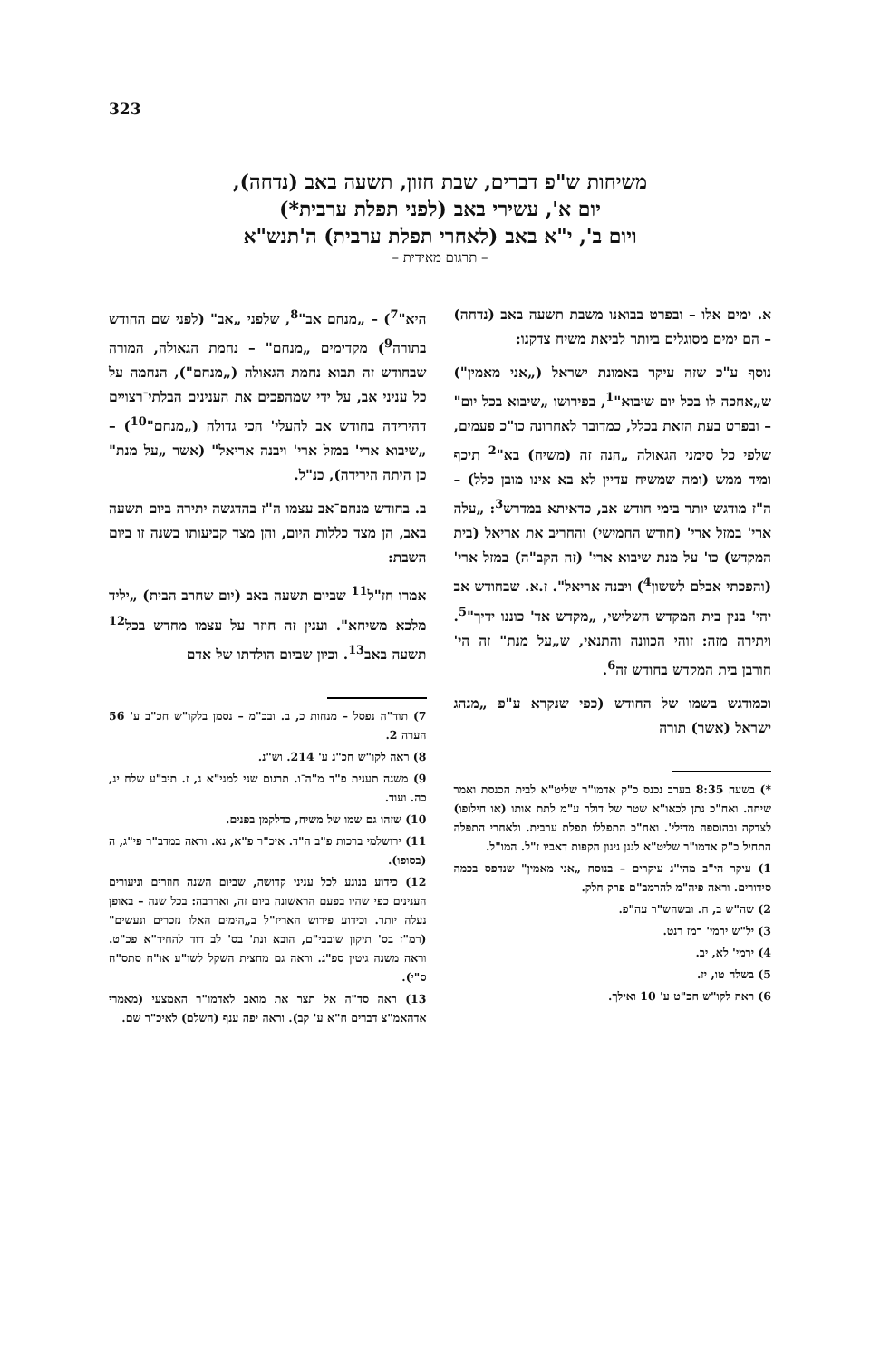323
משיחות ש"פ דברים, שבת חזון, תשעה באב (נדחה),
יום א', עשירי באב (לפני תפלת ערבית*)
ויום ב', י"א באב (לאחרי תפלת ערבית) ה'תנש"א
– תרגום מאידית –
א. ימים אלו – ובפרט בבואנו משבת תשעה באב (נדחה) – הם ימים מסוגלים ביותר לביאת משיח צדקנו:
נוסף ע"כ שזה עיקר באמונת ישראל („אני מאמין") ש„אחכה לו בכל יום שיבוא"<sup>1</sup>, בפירושו „שיבוא בכל יום" – ובפרט בעת הזאת בכלל, כמדובר לאחרונה כו"כ פעמים, שלפי כל סימני הגאולה „הנה זה (משיח) בא"<sup>2</sup> תיכף ומיד ממש (ומה שמשיח עדיין לא בא אינו מובן כלל) – ה"ז מודגש יותר בימי חודש אב, כדאיתא במדרש<sup>3</sup>: „עלה ארי' במזל ארי' (חודש החמישי) והחריב את אריאל (בית המקדש) כו' על מנת שיבוא ארי' (זה הקב"ה) במזל ארי' (והפכתי אבלם לששון<sup>4</sup>) ויבנה אריאל". ז.א. שבחודש אב יהי' בנין בית המקדש השלישי, „מקדש אד' כוננו ידיך"<sup>5</sup>. ויתירה מזה: זוהי הכוונה והתנאי, ש„על מנת" זה הי' חורבן בית המקדש בחודש זה<sup>6</sup>.
וכמודגש בשמו של החודש (כפי שנקרא ע"פ „מנהג ישראל (אשר) תורה
*) בשעה 8:35 בערב נכנס כ"ק אדמו"ר שליט"א לבית הכנסת ואמר שיחה. ואח"כ נתן לכאו"א שטר של דולר ע"מ לתת אותו (או חילופו) לצדקה ובהוספה מדילי'. ואח"כ התפללו תפלת ערבית. ולאחרי התפלה התחיל כ"ק אדמו"ר שליט"א לנגן ניגון הקפות דאביו ז"ל. המו"ל.
1) עיקר הי"ב מהי"ג עיקרים – בנוסח „אני מאמין" שנדפס בכמה סידורים. וראה פיה"מ להרמב"ם פרק חלק.
2) שה"ש ב, ח. ובשהש"ר עה"פ.
3) יל"ש ירמי' רמז רנט.
4) ירמי' לא, יב.
5) בשלח טו, יז.
6) ראה לקו"ש חכ"ט ע' 10 ואילך.
היא"<sup>7</sup>) – „מנחם אב"<sup>8</sup>, שלפני „אב" (לפני שם החודש בתורה<sup>9</sup>) מקדימים „מנחם" – נחמת הגאולה, המורה שבחודש זה תבוא נחמת הגאולה („מנחם"), הנחמה על כל עניני אב, על ידי שמהפכים את הענינים הבלתי־רצויים דהירידה בחודש אב להעלי' הכי גדולה („מנחם"<sup>10</sup>) – „שיבוא ארי' במזל ארי' ויבנה אריאל" (אשר „על מנת" כן היתה הירידה), כנ"ל.
ב. בחודש מנחם־אב עצמו ה"ז בהדגשה יתירה ביום תשעה באב, הן מצד כללות היום, והן מצד קביעותו בשנה זו ביום השבת:
אמרו חז"ל<sup>11</sup> שביום תשעה באב (יום שחרב הבית) „יליד מלכא משיחא". וענין זה חוזר על עצמו מחדש בכל<sup>12</sup> תשעה באב<sup>13</sup>. וכיון שביום הולדתו של אדם
7) תוד"ה נפסל – מנחות כ, ב. ובכ"מ – נסמן בלקו"ש חכ"ב ע' 56 הערה 2.
8) ראה לקו"ש חכ"ג ע' 214. וש"נ.
9) משנה תענית פ"ד מ"ה־ו. תרגום שני למגי"א ג, ז. תיב"ע שלח יג, כה. ועוד.
10) שזהו גם שמו של משיח, כדלקמן בפנים.
11) ירושלמי ברכות פ"ב ה"ד. איכ"ר פ"א, נא. וראה במדב"ר פי"ג, ה (בסופו).
12) כידוע בנוגע לכל עניני קדושה, שביום השנה חוזרים וניעורים הענינים כפי שהיו בפעם הראשונה ביום זה, ואדרבה: בכל שנה – באופן נעלה יותר. וכידוע פירוש האריז"ל ב„הימים האלו נזכרים ונעשים" (רמ"ז בס' תיקון שובבי"ם, הובא ונת' בס' לב דוד להחיד"א פכ"ט. וראה משנה גיטין ספ"ג. וראה גם מחצית השקל לשו"ע או"ח סתס"ח ס"י).
13) ראה סד"ה אל תצר את מואב לאדמו"ר האמצעי (מאמרי אדהאמ"צ דברים ח"א ע' קב). וראה יפה ענף (השלם) לאיכ"ר שם.